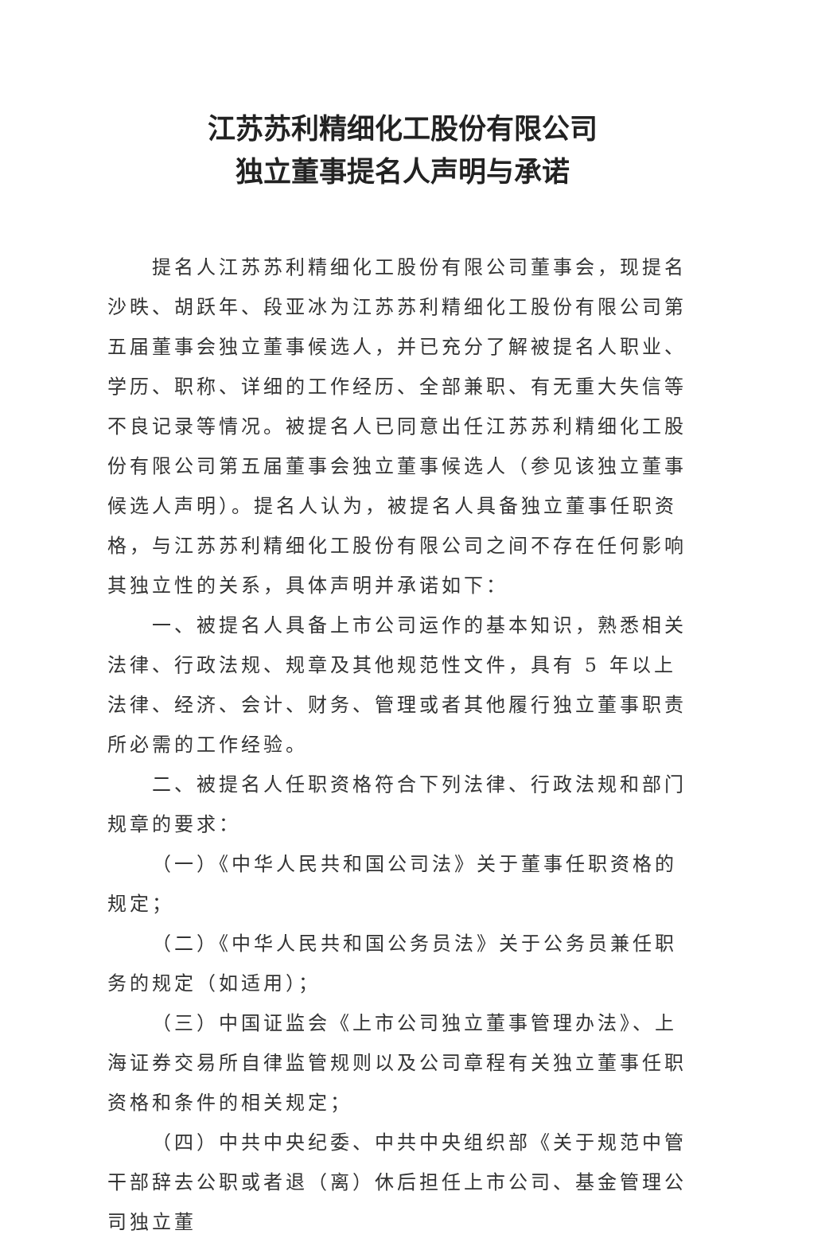江苏苏利精细化工股份有限公司
独立董事提名人声明与承诺
提名人江苏苏利精细化工股份有限公司董事会，现提名沙昳、胡跃年、段亚冰为江苏苏利精细化工股份有限公司第五届董事会独立董事候选人，并已充分了解被提名人职业、学历、职称、详细的工作经历、全部兼职、有无重大失信等不良记录等情况。被提名人已同意出任江苏苏利精细化工股份有限公司第五届董事会独立董事候选人（参见该独立董事候选人声明）。提名人认为，被提名人具备独立董事任职资格，与江苏苏利精细化工股份有限公司之间不存在任何影响其独立性的关系，具体声明并承诺如下：
一、被提名人具备上市公司运作的基本知识，熟悉相关法律、行政法规、规章及其他规范性文件，具有 5 年以上法律、经济、会计、财务、管理或者其他履行独立董事职责所必需的工作经验。
二、被提名人任职资格符合下列法律、行政法规和部门规章的要求：
（一）《中华人民共和国公司法》关于董事任职资格的规定；
（二）《中华人民共和国公务员法》关于公务员兼任职务的规定（如适用）；
（三）中国证监会《上市公司独立董事管理办法》、上海证券交易所自律监管规则以及公司章程有关独立董事任职资格和条件的相关规定；
（四）中共中央纪委、中共中央组织部《关于规范中管干部辞去公职或者退（离）休后担任上市公司、基金管理公司独立董